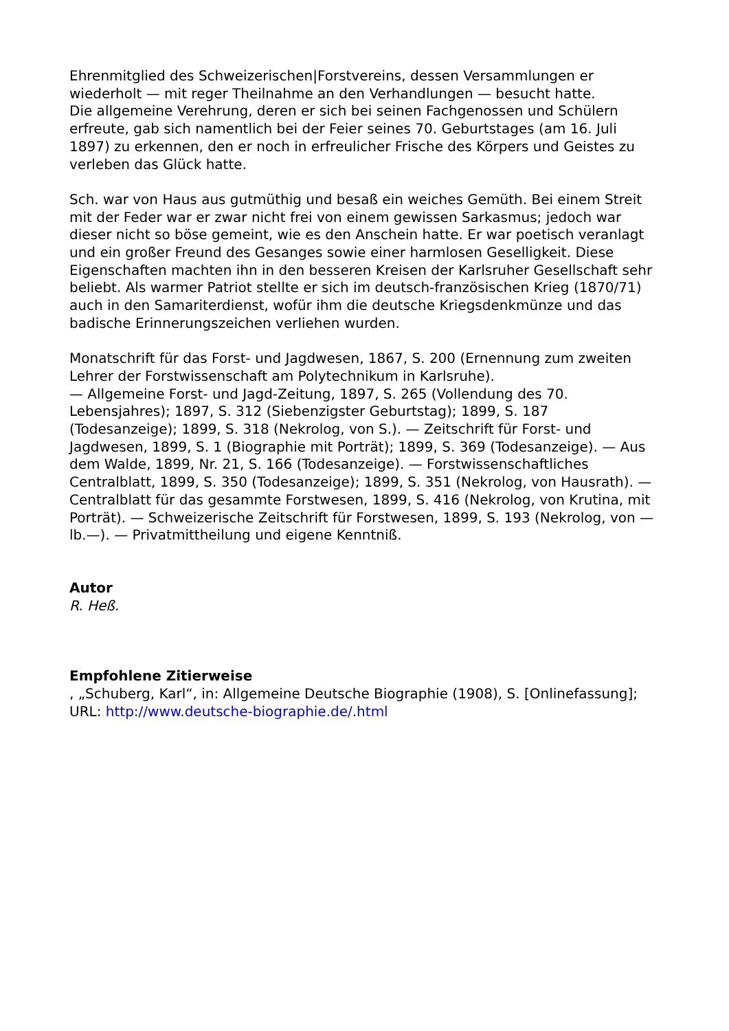Ehrenmitglied des Schweizerischen|Forstvereins, dessen Versammlungen er wiederholt — mit reger Theilnahme an den Verhandlungen — besucht hatte.
Die allgemeine Verehrung, deren er sich bei seinen Fachgenossen und Schülern erfreute, gab sich namentlich bei der Feier seines 70. Geburtstages (am 16. Juli 1897) zu erkennen, den er noch in erfreulicher Frische des Körpers und Geistes zu verleben das Glück hatte.
Sch. war von Haus aus gutmüthig und besaß ein weiches Gemüth. Bei einem Streit mit der Feder war er zwar nicht frei von einem gewissen Sarkasmus; jedoch war dieser nicht so böse gemeint, wie es den Anschein hatte. Er war poetisch veranlagt und ein großer Freund des Gesanges sowie einer harmlosen Geselligkeit. Diese Eigenschaften machten ihn in den besseren Kreisen der Karlsruher Gesellschaft sehr beliebt. Als warmer Patriot stellte er sich im deutsch-französischen Krieg (1870/71) auch in den Samariterdienst, wofür ihm die deutsche Kriegsdenkmünze und das badische Erinnerungszeichen verliehen wurden.
Monatschrift für das Forst- und Jagdwesen, 1867, S. 200 (Ernennung zum zweiten Lehrer der Forstwissenschaft am Polytechnikum in Karlsruhe).
— Allgemeine Forst- und Jagd-Zeitung, 1897, S. 265 (Vollendung des 70. Lebensjahres); 1897, S. 312 (Siebenzigster Geburtstag); 1899, S. 187 (Todesanzeige); 1899, S. 318 (Nekrolog, von S.). — Zeitschrift für Forst- und Jagdwesen, 1899, S. 1 (Biographie mit Porträt); 1899, S. 369 (Todesanzeige). — Aus dem Walde, 1899, Nr. 21, S. 166 (Todesanzeige). — Forstwissenschaftliches Centralblatt, 1899, S. 350 (Todesanzeige); 1899, S. 351 (Nekrolog, von Hausrath). — Centralblatt für das gesammte Forstwesen, 1899, S. 416 (Nekrolog, von Krutina, mit Porträt). — Schweizerische Zeitschrift für Forstwesen, 1899, S. 193 (Nekrolog, von —lb.—). — Privatmittheilung und eigene Kenntniß.
Autor
R. Heß.
Empfohlene Zitierweise
, „Schuberg, Karl“, in: Allgemeine Deutsche Biographie (1908), S. [Onlinefassung]; URL: http://www.deutsche-biographie.de/.html